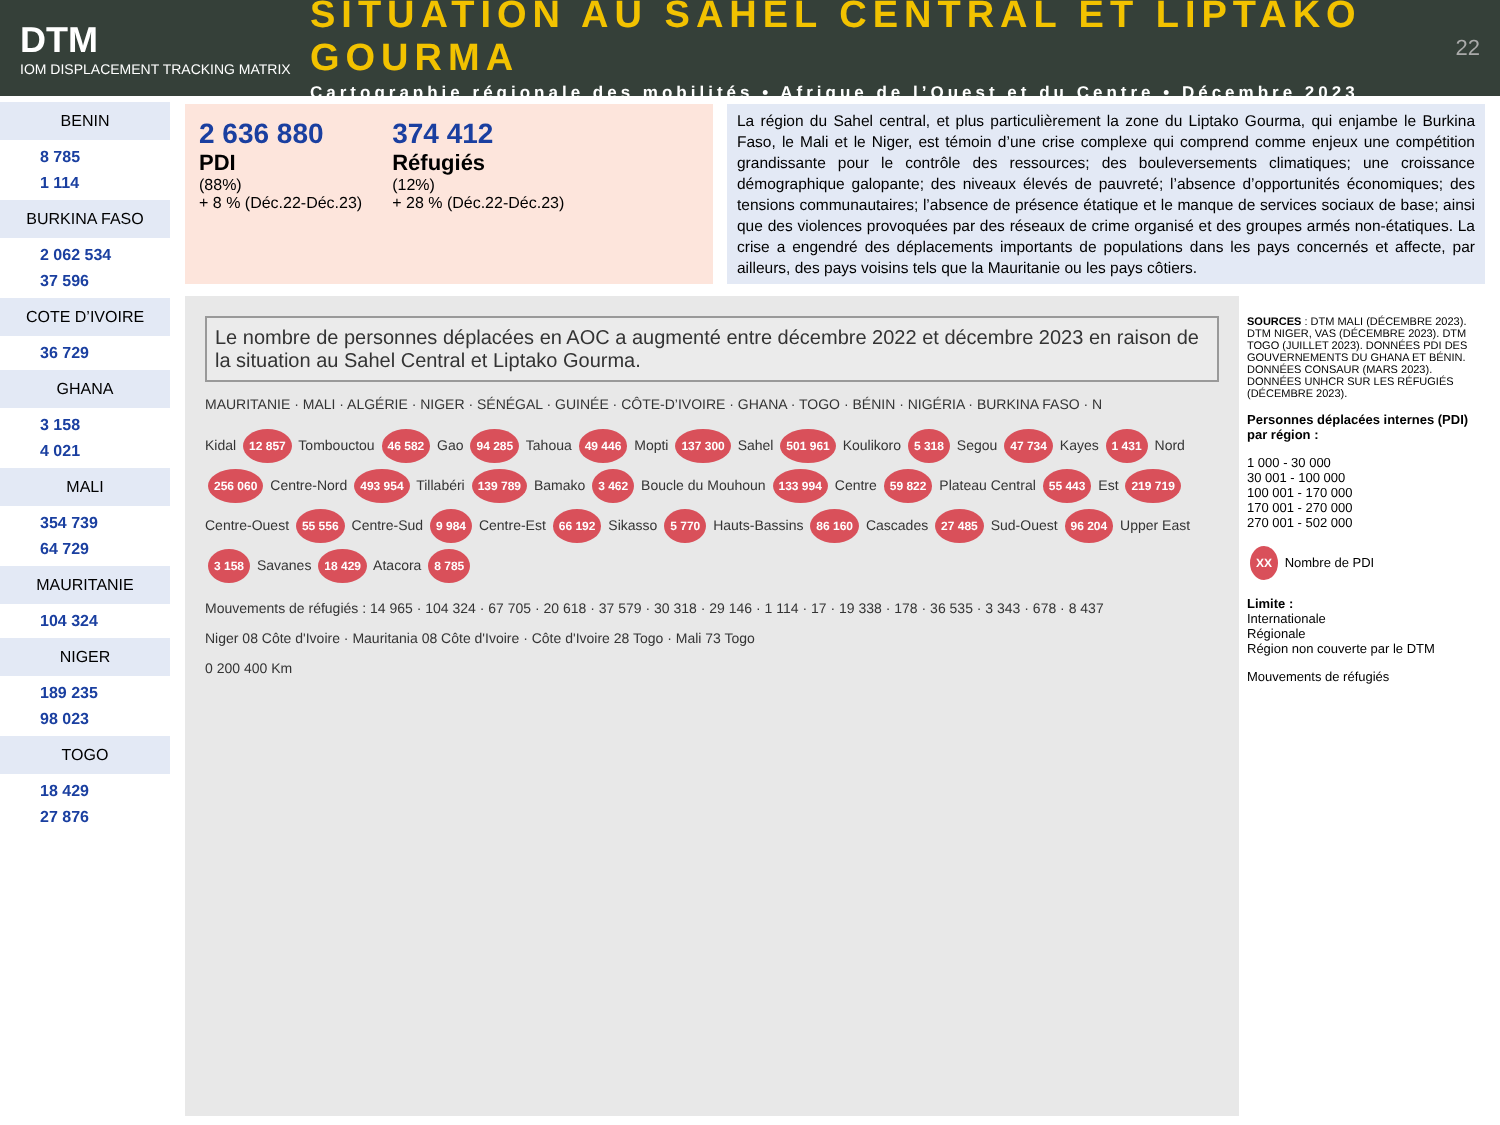DTM
IOM DISPLACEMENT TRACKING MATRIX
SITUATION AU SAHEL CENTRAL ET LIPTAKO GOURMA
Cartographie régionale des mobilités • Afrique de l’Ouest et du Centre • Décembre 2023
22
BENIN
8 785
1 114
BURKINA FASO
2 062 534
37 596
COTE D’IVOIRE
36 729
GHANA
3 158
4 021
MALI
354 739
64 729
MAURITANIE
104 324
NIGER
189 235
98 023
TOGO
18 429
27 876
2 636 880
PDI
(88%)
+ 8 % (Déc.22-Déc.23)
374 412
Réfugiés
(12%)
+ 28 % (Déc.22-Déc.23)
La région du Sahel central, et plus particulièrement la zone du Liptako Gourma, qui enjambe le Burkina Faso, le Mali et le Niger, est témoin d’une crise complexe qui comprend comme enjeux une compétition grandissante pour le contrôle des ressources; des bouleversements climatiques; une croissance démographique galopante; des niveaux élevés de pauvreté; l’absence d’opportunités économiques; des tensions communautaires; l’absence de présence étatique et le manque de services sociaux de base; ainsi que des violences provoquées par des réseaux de crime organisé et des groupes armés non-étatiques. La crise a engendré des déplacements importants de populations dans les pays concernés et affecte, par ailleurs, des pays voisins tels que la Mauritanie ou les pays côtiers.
Le nombre de personnes déplacées en AOC a augmenté entre décembre 2022 et décembre 2023 en raison de la situation au Sahel Central et Liptako Gourma.
MAURITANIE · MALI · ALGÉRIE · NIGER · SÉNÉGAL · GUINÉE · CÔTE-D’IVOIRE · GHANA · TOGO · BÉNIN · NIGÉRIA · BURKINA FASO · N
Kidal 12 857 Tombouctou 46 582 Gao 94 285 Tahoua 49 446 Mopti 137 300 Sahel 501 961 Koulikoro 5 318 Segou 47 734 Kayes 1 431 Nord 256 060 Centre-Nord 493 954 Tillabéri 139 789 Bamako 3 462 Boucle du Mouhoun 133 994 Centre 59 822 Plateau Central 55 443 Est 219 719 Centre-Ouest 55 556 Centre-Sud 9 984 Centre-Est 66 192 Sikasso 5 770 Hauts-Bassins 86 160 Cascades 27 485 Sud-Ouest 96 204 Upper East 3 158 Savanes 18 429 Atacora 8 785
Mouvements de réfugiés : 14 965 · 104 324 · 67 705 · 20 618 · 37 579 · 30 318 · 29 146 · 1 114 · 17 · 19 338 · 178 · 36 535 · 3 343 · 678 · 8 437
Niger 08 Côte d'Ivoire · Mauritania 08 Côte d'Ivoire · Côte d'Ivoire 28 Togo · Mali 73 Togo
0 200 400 Km
SOURCES : DTM MALI (DÉCEMBRE 2023). DTM NIGER, VAS (DÉCEMBRE 2023). DTM TOGO (JUILLET 2023). DONNÉES PDI DES GOUVERNEMENTS DU GHANA ET BÉNIN. DONNÉES CONSAUR (MARS 2023). DONNÉES UNHCR SUR LES RÉFUGIÉS (DÉCEMBRE 2023).
Personnes déplacées internes (PDI) par région :
1 000 - 30 000
30 001 - 100 000
100 001 - 170 000
170 001 - 270 000
270 001 - 502 000
XX Nombre de PDI
Limite :
Internationale
Régionale
Région non couverte par le DTM
Mouvements de réfugiés